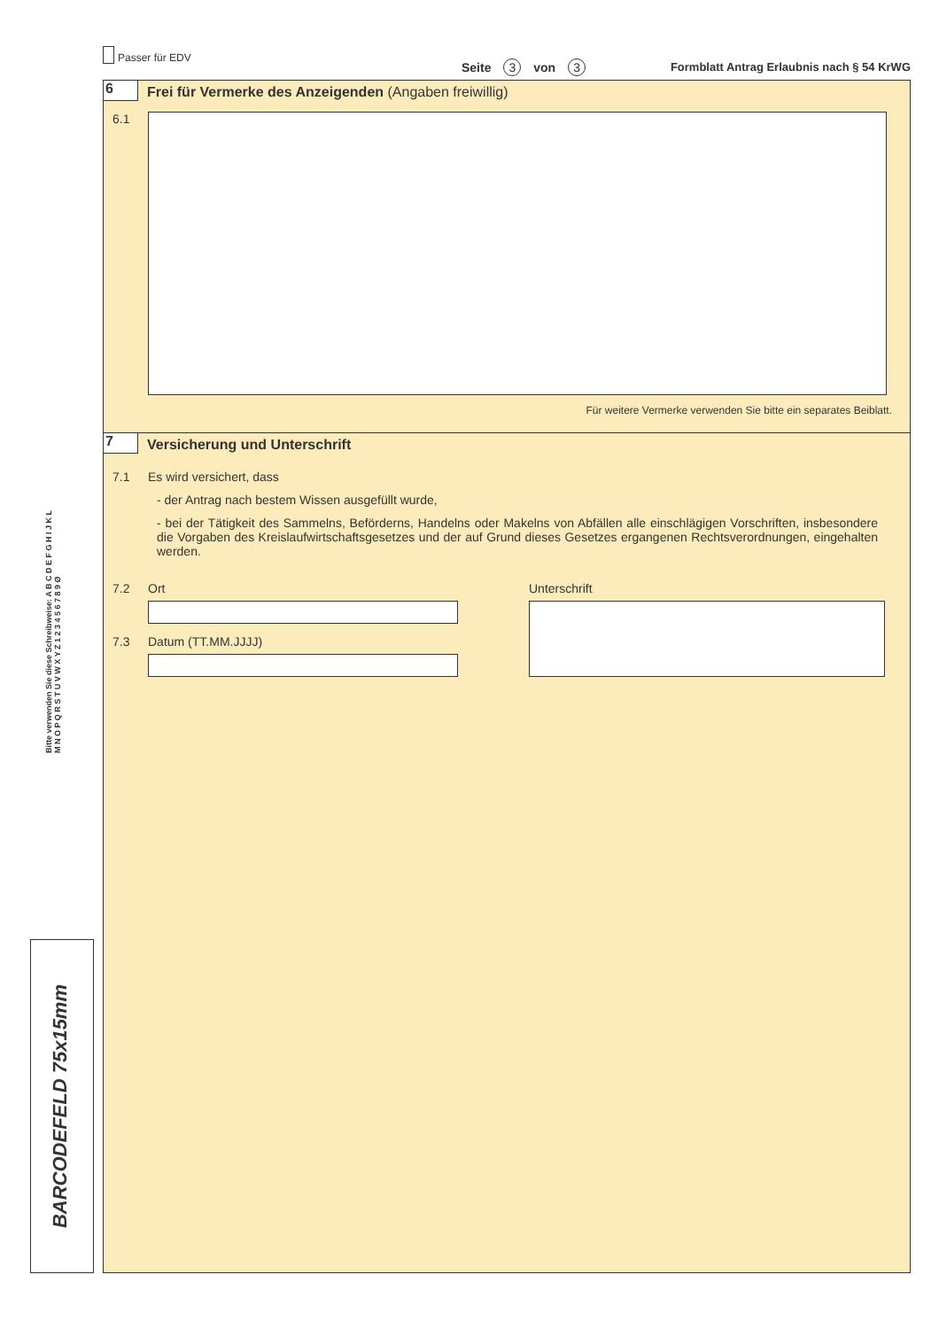Passer für EDV
Seite 3 von 3
Formblatt Antrag Erlaubnis nach § 54 KrWG
6 Frei für Vermerke des Anzeigenden (Angaben freiwillig)
6.1
Für weitere Vermerke verwenden Sie bitte ein separates Beiblatt.
7 Versicherung und Unterschrift
7.1 Es wird versichert, dass
- der Antrag nach bestem Wissen ausgefüllt wurde,
- bei der Tätigkeit des Sammelns, Beförderns, Handelns oder Makelns von Abfällen alle einschlägigen Vorschriften, insbesondere die Vorgaben des Kreislaufwirtschaftsgesetzes und der auf Grund dieses Gesetzes ergangenen Rechtsverordnungen, eingehalten werden.
7.2 Ort
7.3 Datum (TT.MM.JJJJ)
Unterschrift
Bitte verwenden Sie diese Schreibweise: A B C D E F G H I J K L M N O P Q R S T U V W X Y Z 1 2 3 4 5 6 7 8 9 Ø
BARCODEFELD 75x15mm